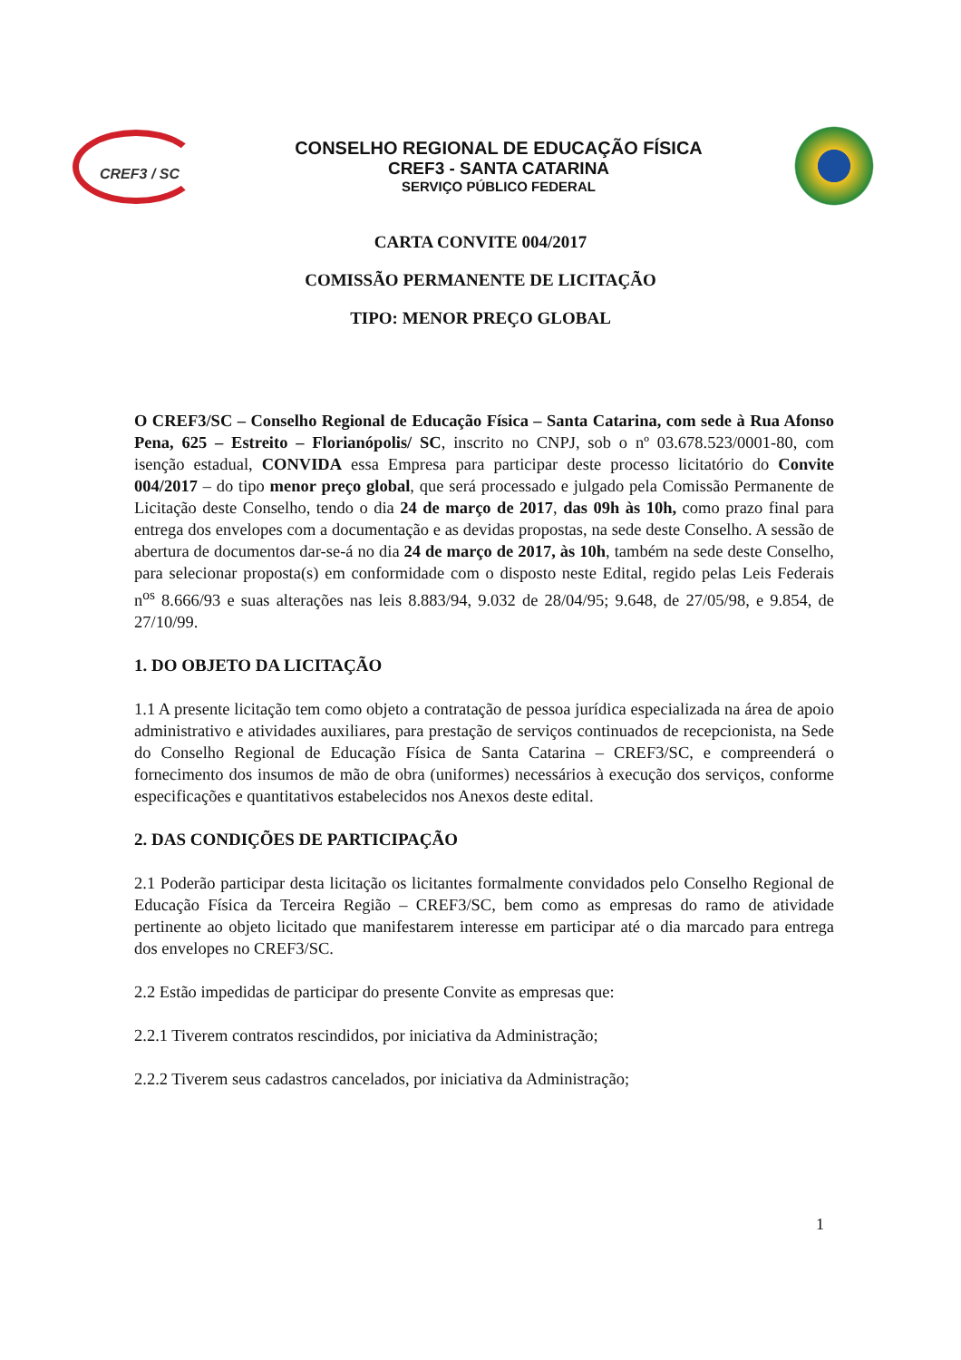CREF3 / SC
CONSELHO REGIONAL DE EDUCAÇÃO FÍSICA
CREF3 - SANTA CATARINA
SERVIÇO PÚBLICO FEDERAL
CARTA CONVITE 004/2017
COMISSÃO PERMANENTE DE LICITAÇÃO
TIPO: MENOR PREÇO GLOBAL
O CREF3/SC – Conselho Regional de Educação Física – Santa Catarina, com sede à Rua Afonso Pena, 625 – Estreito – Florianópolis/ SC, inscrito no CNPJ, sob o nº 03.678.523/0001-80, com isenção estadual, CONVIDA essa Empresa para participar deste processo licitatório do Convite 004/2017 – do tipo menor preço global, que será processado e julgado pela Comissão Permanente de Licitação deste Conselho, tendo o dia 24 de março de 2017, das 09h às 10h, como prazo final para entrega dos envelopes com a documentação e as devidas propostas, na sede deste Conselho. A sessão de abertura de documentos dar-se-á no dia 24 de março de 2017, às 10h, também na sede deste Conselho, para selecionar proposta(s) em conformidade com o disposto neste Edital, regido pelas Leis Federais n<sup>os</sup> 8.666/93 e suas alterações nas leis 8.883/94, 9.032 de 28/04/95; 9.648, de 27/05/98, e 9.854, de 27/10/99.
1. DO OBJETO DA LICITAÇÃO
1.1 A presente licitação tem como objeto a contratação de pessoa jurídica especializada na área de apoio administrativo e atividades auxiliares, para prestação de serviços continuados de recepcionista, na Sede do Conselho Regional de Educação Física de Santa Catarina – CREF3/SC, e compreenderá o fornecimento dos insumos de mão de obra (uniformes) necessários à execução dos serviços, conforme especificações e quantitativos estabelecidos nos Anexos deste edital.
2. DAS CONDIÇÕES DE PARTICIPAÇÃO
2.1 Poderão participar desta licitação os licitantes formalmente convidados pelo Conselho Regional de Educação Física da Terceira Região – CREF3/SC, bem como as empresas do ramo de atividade pertinente ao objeto licitado que manifestarem interesse em participar até o dia marcado para entrega dos envelopes no CREF3/SC.
2.2 Estão impedidas de participar do presente Convite as empresas que:
2.2.1 Tiverem contratos rescindidos, por iniciativa da Administração;
2.2.2 Tiverem seus cadastros cancelados, por iniciativa da Administração;
1